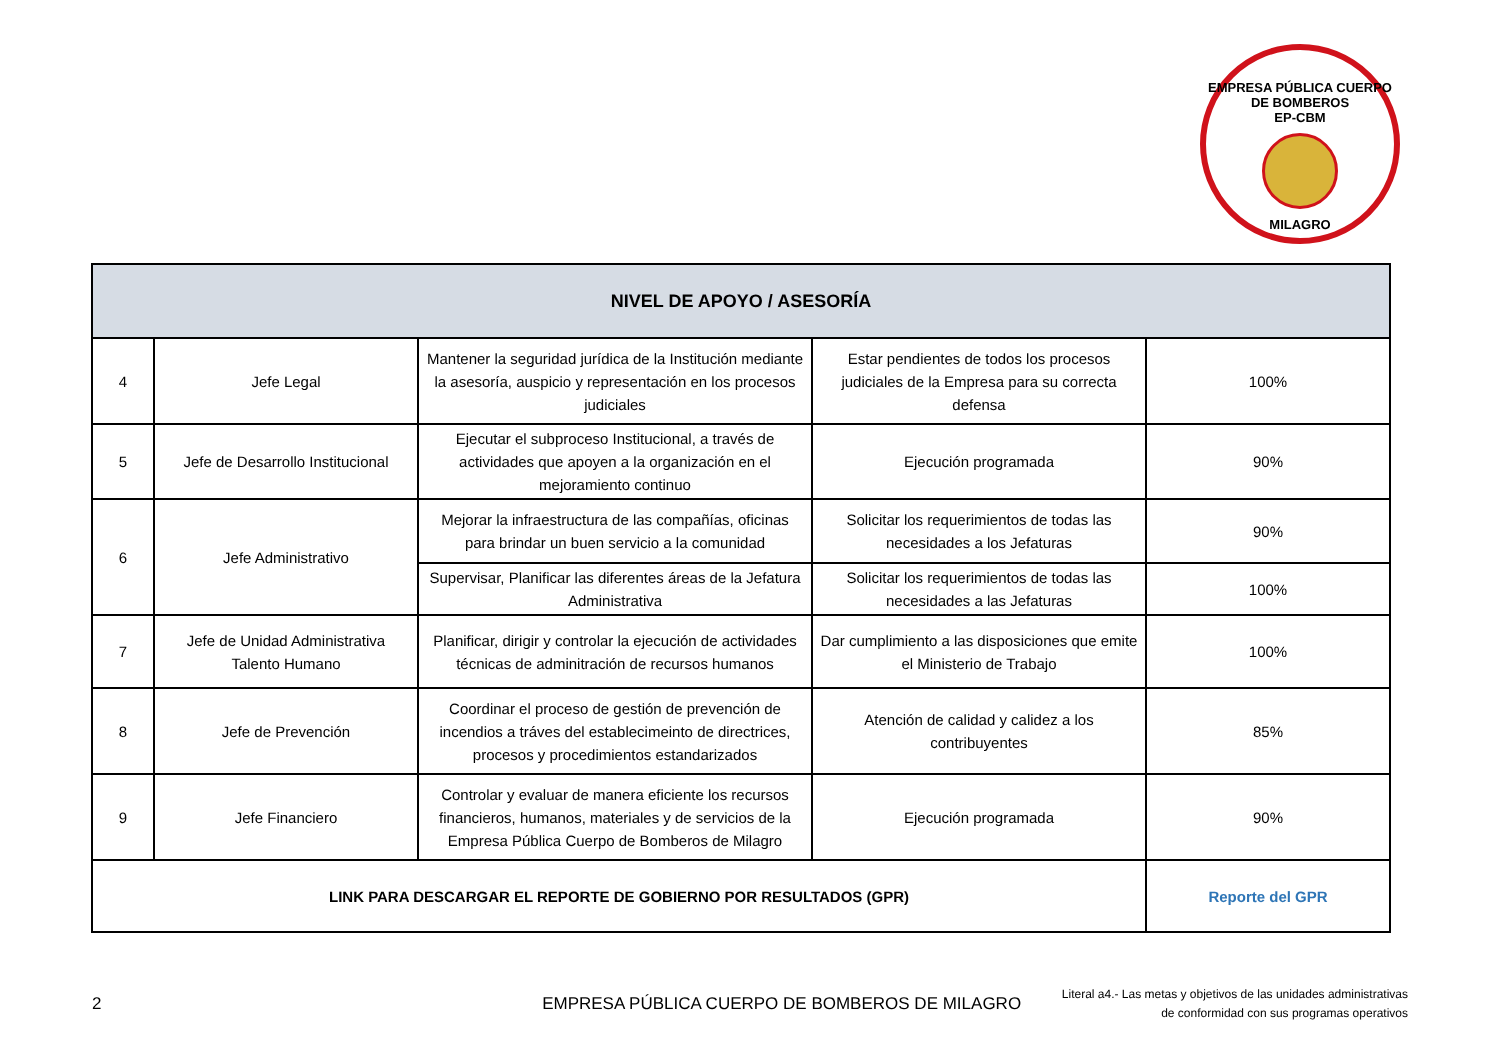EMPRESA PÚBLICA CUERPO DE BOMBEROS
EP-CBM
MILAGRO
| NIVEL DE APOYO / ASESORÍA | | | | |
| --- | --- | --- | --- | --- |
| 4 | Jefe Legal | Mantener la seguridad jurídica de la Institución mediante la asesoría, auspicio y representación en los procesos judiciales | Estar pendientes de todos los procesos judiciales de la Empresa para su correcta defensa | 100% |
| 5 | Jefe de Desarrollo Institucional | Ejecutar el subproceso Institucional, a través de actividades que apoyen a la organización en el mejoramiento continuo | Ejecución programada | 90% |
| 6 | Jefe Administrativo | Mejorar la infraestructura de las compañías, oficinas para brindar un buen servicio a la comunidad | Solicitar los requerimientos de todas las necesidades a los Jefaturas | 90% |
| | | Supervisar, Planificar las diferentes áreas de la Jefatura Administrativa | Solicitar los requerimientos de todas las necesidades a las Jefaturas | 100% |
| 7 | Jefe de Unidad Administrativa Talento Humano | Planificar, dirigir y controlar la ejecución de actividades técnicas de adminitración de recursos humanos | Dar cumplimiento a las disposiciones que emite el Ministerio de Trabajo | 100% |
| 8 | Jefe de Prevención | Coordinar el proceso de gestión de prevención de incendios a tráves del establecimeinto de directrices, procesos y procedimientos estandarizados | Atención de calidad y calidez a los contribuyentes | 85% |
| 9 | Jefe Financiero | Controlar y evaluar de manera eficiente los recursos financieros, humanos, materiales y de servicios de la Empresa Pública Cuerpo de Bomberos de Milagro | Ejecución programada | 90% |
| LINK PARA DESCARGAR EL REPORTE DE GOBIERNO POR RESULTADOS (GPR) | | | | Reporte del GPR |
2 EMPRESA PÚBLICA CUERPO DE BOMBEROS DE MILAGRO Literal a4.- Las metas y objetivos de las unidades administrativas
de conformidad con sus programas operativos